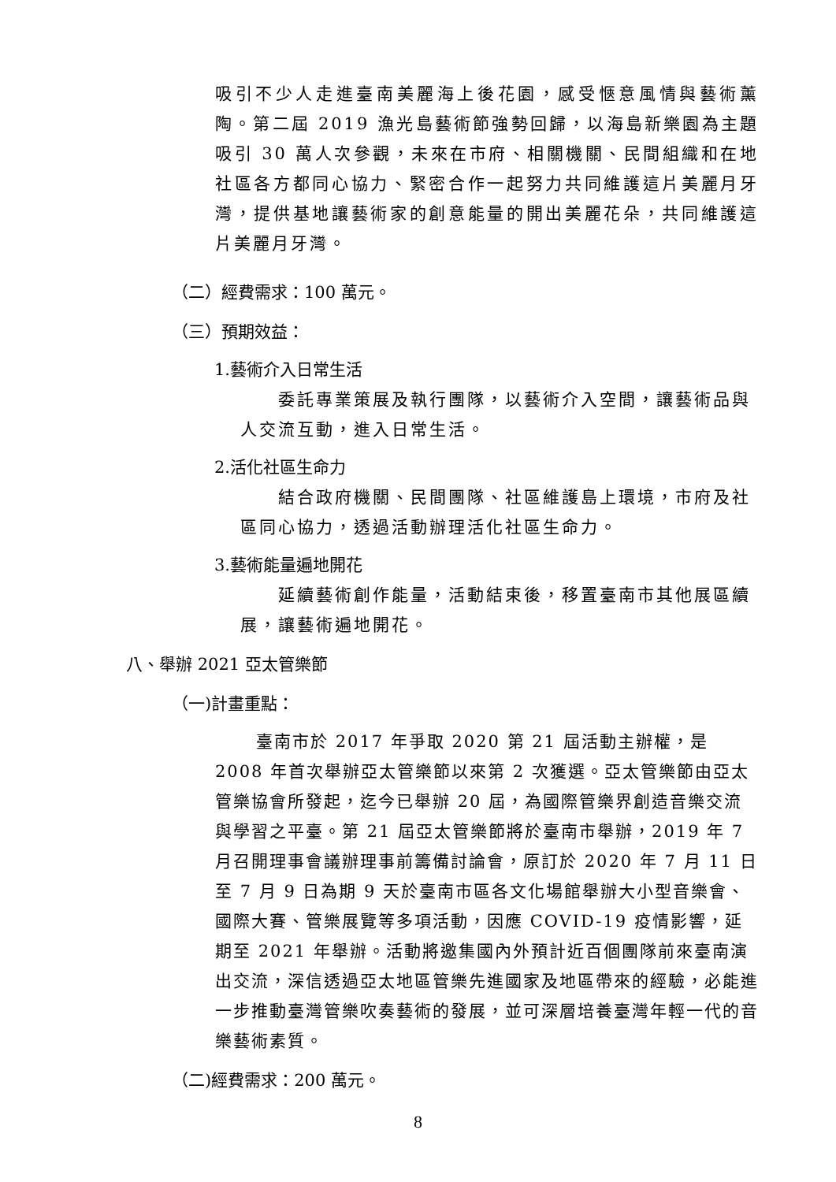吸引不少人走進臺南美麗海上後花園，感受愜意風情與藝術薰陶。第二屆 2019 漁光島藝術節強勢回歸，以海島新樂園為主題吸引 30 萬人次參觀，未來在市府、相關機關、民間組織和在地社區各方都同心協力、緊密合作一起努力共同維護這片美麗月牙灣，提供基地讓藝術家的創意能量的開出美麗花朵，共同維護這片美麗月牙灣。
（二）經費需求：100 萬元。
（三）預期效益：
1.藝術介入日常生活
　　委託專業策展及執行團隊，以藝術介入空間，讓藝術品與人交流互動，進入日常生活。
2.活化社區生命力
　　結合政府機關、民間團隊、社區維護島上環境，市府及社區同心協力，透過活動辦理活化社區生命力。
3.藝術能量遍地開花
　　延續藝術創作能量，活動結束後，移置臺南市其他展區續展，讓藝術遍地開花。
八、舉辦 2021 亞太管樂節
（一)計畫重點：
臺南市於 2017 年爭取 2020 第 21 屆活動主辦權，是 2008 年首次舉辦亞太管樂節以來第 2 次獲選。亞太管樂節由亞太管樂協會所發起，迄今已舉辦 20 屆，為國際管樂界創造音樂交流與學習之平臺。第 21 屆亞太管樂節將於臺南市舉辦，2019 年 7 月召開理事會議辦理事前籌備討論會，原訂於 2020 年 7 月 11 日至 7 月 9 日為期 9 天於臺南市區各文化場館舉辦大小型音樂會、國際大賽、管樂展覽等多項活動，因應 COVID-19 疫情影響，延期至 2021 年舉辦。活動將邀集國內外預計近百個團隊前來臺南演出交流，深信透過亞太地區管樂先進國家及地區帶來的經驗，必能進一步推動臺灣管樂吹奏藝術的發展，並可深層培養臺灣年輕一代的音樂藝術素質。
（二)經費需求：200 萬元。
8